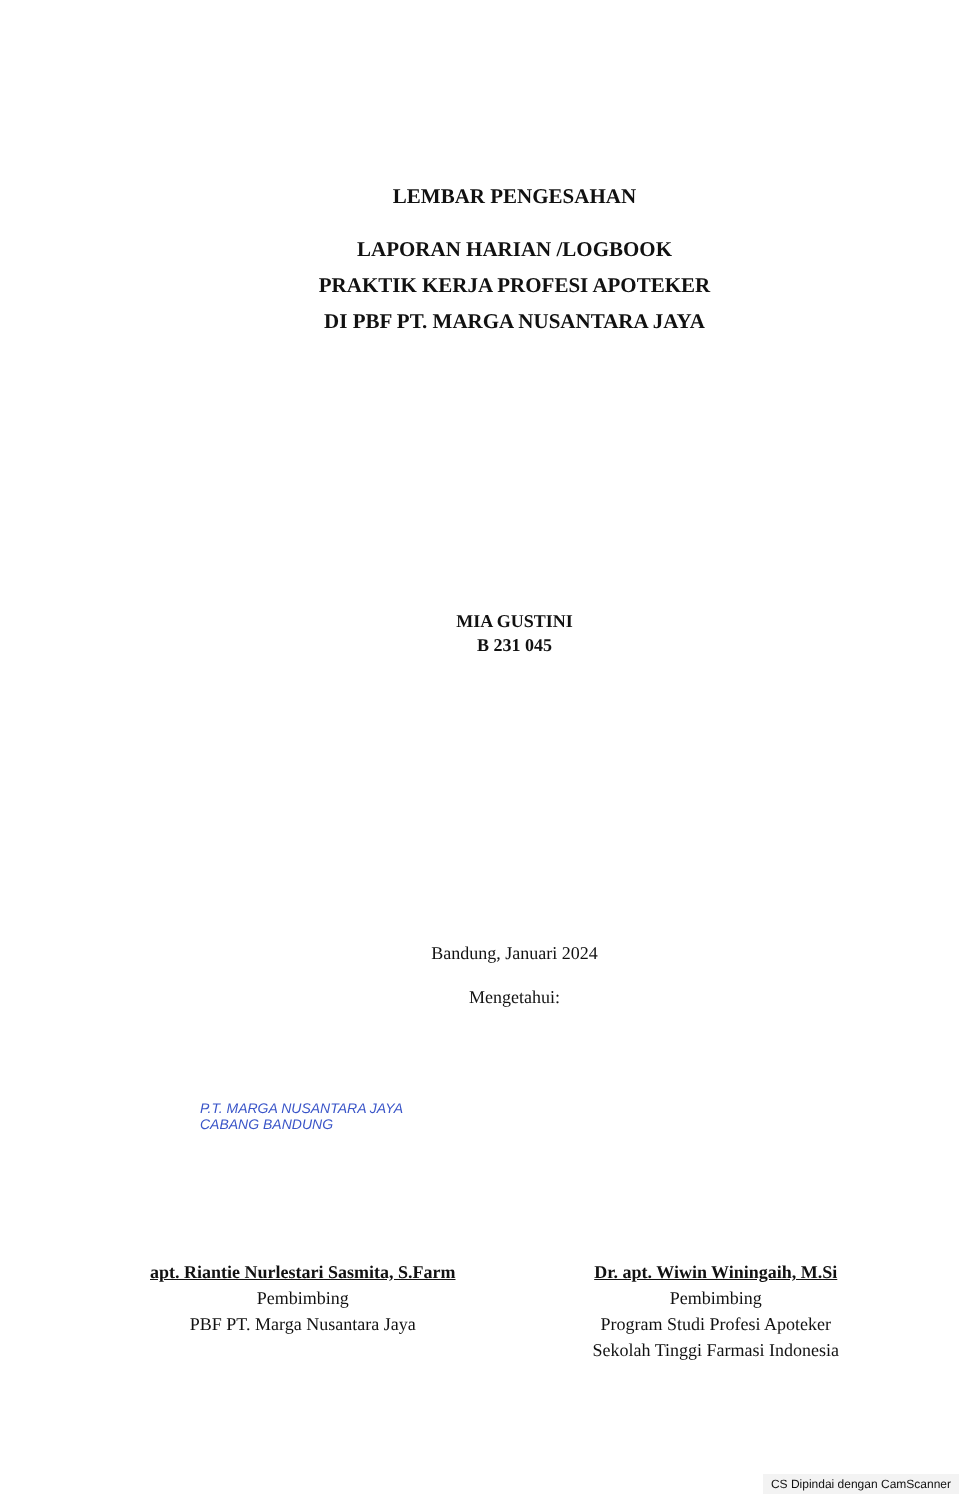LEMBAR PENGESAHAN
LAPORAN HARIAN /LOGBOOK
PRAKTIK KERJA PROFESI APOTEKER
DI PBF PT. MARGA NUSANTARA JAYA
MIA GUSTINI
B 231 045
Bandung, Januari 2024
Mengetahui:
P.T. MARGA NUSANTARA JAYA
CABANG BANDUNG
apt. Riantie Nurlestari Sasmita, S.Farm
Pembimbing
PBF PT. Marga Nusantara Jaya
Dr. apt. Wiwin Winingaih, M.Si
Pembimbing
Program Studi Profesi Apoteker
Sekolah Tinggi Farmasi Indonesia
CS Dipindai dengan CamScanner